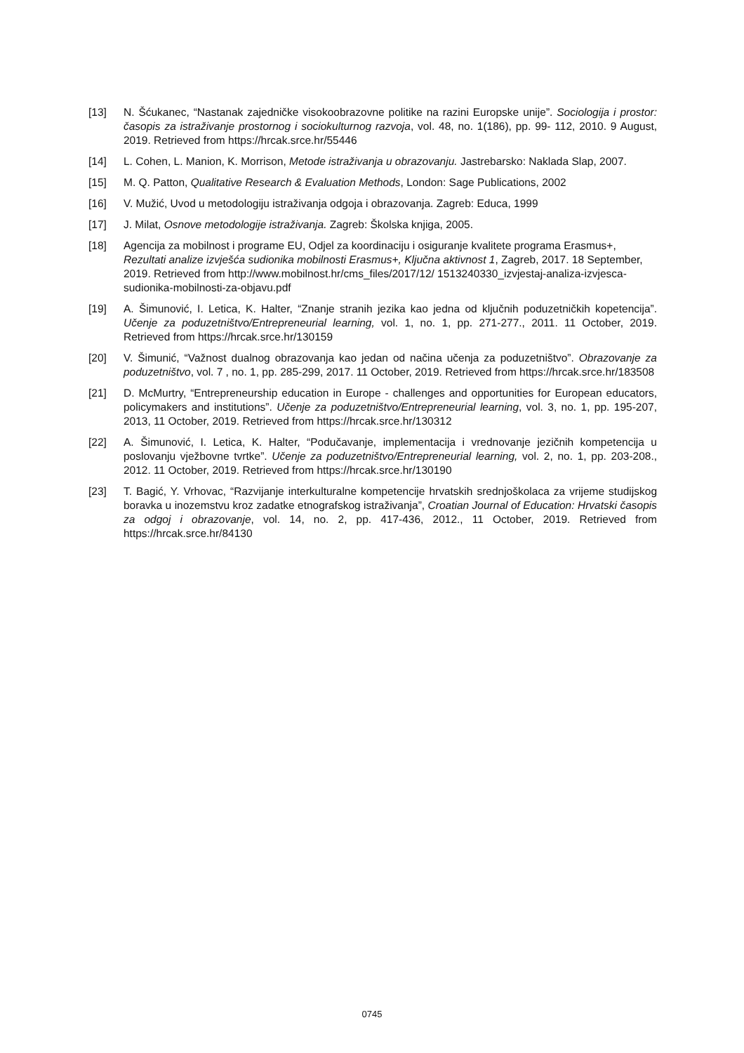[13] N. Šćukanec, “Nastanak zajedničke visokoobrazovne politike na razini Europske unije”. Sociologija i prostor: časopis za istraživanje prostornog i sociokulturnog razvoja, vol. 48, no. 1(186), pp. 99- 112, 2010. 9 August, 2019. Retrieved from https://hrcak.srce.hr/55446
[14] L. Cohen, L. Manion, K. Morrison, Metode istraživanja u obrazovanju. Jastrebarsko: Naklada Slap, 2007.
[15] M. Q. Patton, Qualitative Research & Evaluation Methods, London: Sage Publications, 2002
[16] V. Mužić, Uvod u metodologiju istraživanja odgoja i obrazovanja. Zagreb: Educa, 1999
[17] J. Milat, Osnove metodologije istraživanja. Zagreb: Školska knjiga, 2005.
[18] Agencija za mobilnost i programe EU, Odjel za koordinaciju i osiguranje kvalitete programa Erasmus+, Rezultati analize izvješća sudionika mobilnosti Erasmus+, Ključna aktivnost 1, Zagreb, 2017. 18 September, 2019. Retrieved from http://www.mobilnost.hr/cms_files/2017/12/ 1513240330_izvjestaj-analiza-izvjesca-sudionika-mobilnosti-za-objavu.pdf
[19] A. Šimunović, I. Letica, K. Halter, “Znanje stranih jezika kao jedna od ključnih poduzetničkih kopetencija”. Učenje za poduzetništvo/Entrepreneurial learning, vol. 1, no. 1, pp. 271-277., 2011. 11 October, 2019. Retrieved from https://hrcak.srce.hr/130159
[20] V. Šimunić, “Važnost dualnog obrazovanja kao jedan od načina učenja za poduzetništvo”. Obrazovanje za poduzetništvo, vol. 7 , no. 1, pp. 285-299, 2017. 11 October, 2019. Retrieved from https://hrcak.srce.hr/183508
[21] D. McMurtry, “Entrepreneurship education in Europe - challenges and opportunities for European educators, policymakers and institutions”. Učenje za poduzetništvo/Entrepreneurial learning, vol. 3, no. 1, pp. 195-207, 2013, 11 October, 2019. Retrieved from https://hrcak.srce.hr/130312
[22] A. Šimunović, I. Letica, K. Halter, “Podučavanje, implementacija i vrednovanje jezičnih kompetencija u poslovanju vježbovne tvrtke”. Učenje za poduzetništvo/Entrepreneurial learning, vol. 2, no. 1, pp. 203-208., 2012. 11 October, 2019. Retrieved from https://hrcak.srce.hr/130190
[23] T. Bagić, Y. Vrhovac, “Razvijanje interkulturalne kompetencije hrvatskih srednjoškolaca za vrijeme studijskog boravka u inozemstvu kroz zadatke etnografskog istraživanja”, Croatian Journal of Education: Hrvatski časopis za odgoj i obrazovanje, vol. 14, no. 2, pp. 417-436, 2012., 11 October, 2019. Retrieved from https://hrcak.srce.hr/84130
0745